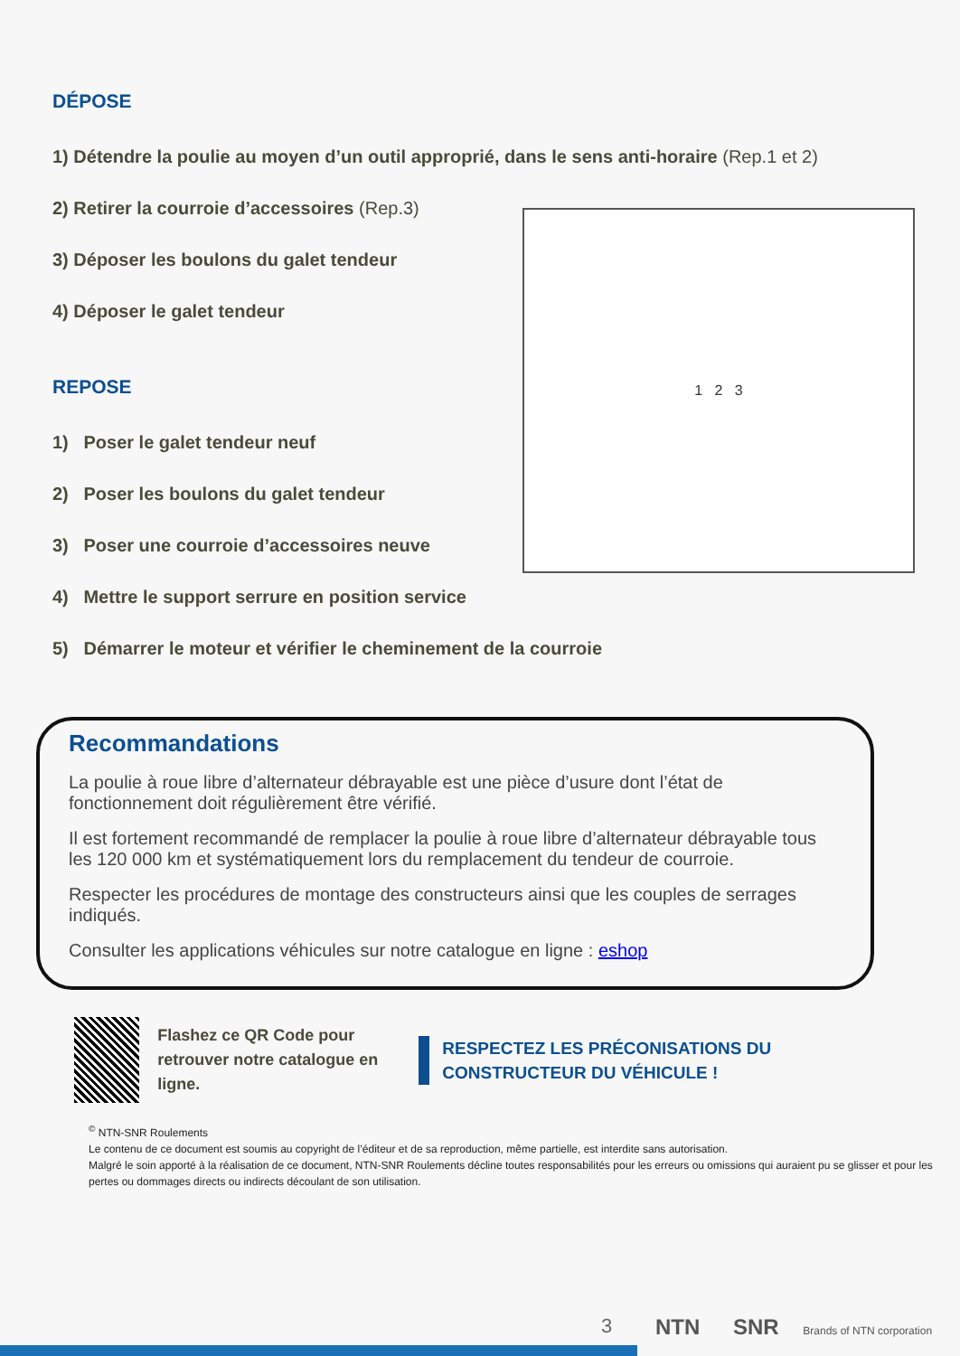DÉPOSE
1) Détendre la poulie au moyen d’un outil approprié, dans le sens anti-horaire (Rep.1 et 2)
2) Retirer la courroie d’accessoires (Rep.3)
3) Déposer les boulons du galet tendeur
4) Déposer le galet tendeur
REPOSE
1) Poser le galet tendeur neuf
2) Poser les boulons du galet tendeur
3) Poser une courroie d’accessoires neuve
4) Mettre le support serrure en position service
5) Démarrer le moteur et vérifier le cheminement de la courroie
1 2 3
Recommandations
La poulie à roue libre d’alternateur débrayable est une pièce d’usure dont l’état de fonctionnement doit régulièrement être vérifié.
Il est fortement recommandé de remplacer la poulie à roue libre d’alternateur débrayable tous les 120 000 km et systématiquement lors du remplacement du tendeur de courroie.
Respecter les procédures de montage des constructeurs ainsi que les couples de serrages indiqués.
Consulter les applications véhicules sur notre catalogue en ligne : eshop
Flashez ce QR Code pour retrouver notre catalogue en ligne.
RESPECTEZ LES PRÉCONISATIONS DU CONSTRUCTEUR DU VÉHICULE !
<sup>©</sup> NTN-SNR Roulements
Le contenu de ce document est soumis au copyright de l’éditeur et de sa reproduction, même partielle, est interdite sans autorisation.
Malgré le soin apporté à la réalisation de ce document, NTN-SNR Roulements décline toutes responsabilités pour les erreurs ou omissions qui auraient pu se glisser et pour les pertes ou dommages directs ou indirects découlant de son utilisation.
3
NTN SNR Brands of NTN corporation